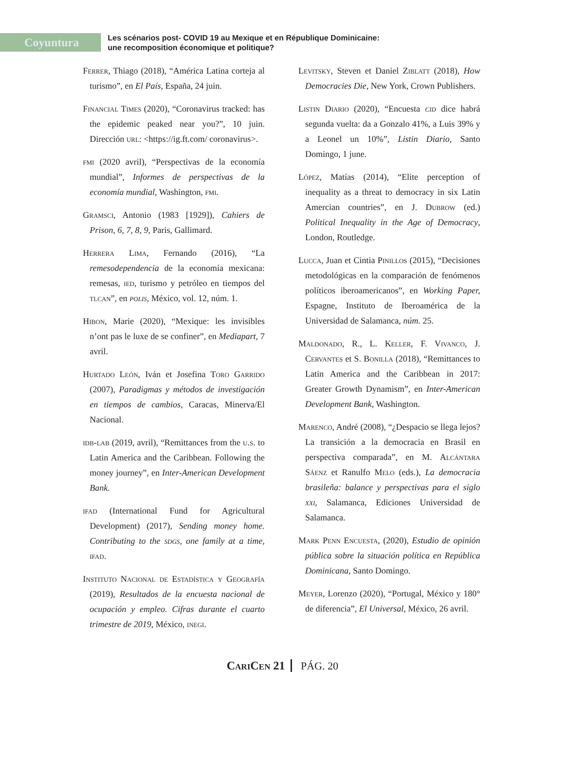Coyuntura
Les scénarios post- COVID 19 au Mexique et en République Dominicaine:
une recomposition économique et politique?
Ferrer, Thiago (2018), “América Latina corteja al turismo”, en El País, España, 24 juin.
Financial Times (2020), “Coronavirus tracked: has the epidemic peaked near you?”, 10 juin. Dirección url: <https://ig.ft.com/ coronavirus>.
fmi (2020 avril), “Perspectivas de la economía mundial”, Informes de perspectivas de la economía mundial, Washington, fmi.
Gramsci, Antonio (1983 [1929]), Cahiers de Prison, 6, 7, 8, 9, Paris, Gallimard.
Herrera Lima, Fernando (2016), “La remesodependencia de la economía mexicana: remesas, ied, turismo y petróleo en tiempos del tlcan”, en polis, México, vol. 12, núm. 1.
Hibon, Marie (2020), “Mexique: les invisibles n’ont pas le luxe de se confiner”, en Mediapart, 7 avril.
Hurtado León, Iván et Josefina Toro Garrido (2007), Paradigmas y métodos de investigación en tiempos de cambios, Caracas, Minerva/El Nacional.
idb-lab (2019, avril), “Remittances from the u.s. to Latin America and the Caribbean. Following the money journey”, en Inter-American Development Bank.
ifad (International Fund for Agricultural Development) (2017), Sending money home. Contributing to the sdgs, one family at a time, ifad.
Instituto Nacional de Estadística y Geografía (2019), Resultados de la encuesta nacional de ocupación y empleo. Cifras durante el cuarto trimestre de 2019, México, inegi.
Levitsky, Steven et Daniel Ziblatt (2018), How Democracies Die, New York, Crown Publishers.
Listin Diario (2020), “Encuesta cid dice habrá segunda vuelta: da a Gonzalo 41%, a Luis 39% y a Leonel un 10%”, Listin Diario, Santo Domingo, 1 june.
López, Matías (2014), “Elite perception of inequality as a threat to democracy in six Latin Amercian countries”, en J. Dubrow (ed.) Political Inequality in the Age of Democracy, London, Routledge.
Lucca, Juan et Cintia Pinillos (2015), “Decisiones metodológicas en la comparación de fenómenos políticos iberoamericanos”, en Working Paper, Espagne, Instituto de Iberoamérica de la Universidad de Salamanca, núm. 25.
Maldonado, R., L. Keller, F. Vivanco, J. Cervantes et S. Bonilla (2018), “Remittances to Latin America and the Caribbean in 2017: Greater Growth Dynamism”, en Inter-American Development Bank, Washington.
Marenco, André (2008), “¿Despacio se llega lejos? La transición a la democracia en Brasil en perspectiva comparada”, en M. Alcántara Sáenz et Ranulfo Melo (eds.), La democracia brasileña: balance y perspectivas para el siglo xxi, Salamanca, Ediciones Universidad de Salamanca.
Mark Penn Encuesta, (2020), Estudio de opinión pública sobre la situación política en República Dominicana, Santo Domingo.
Meyer, Lorenzo (2020), “Portugal, México y 180° de diferencia”, El Universal, México, 26 avril.
CariCen 21 PÁG. 20